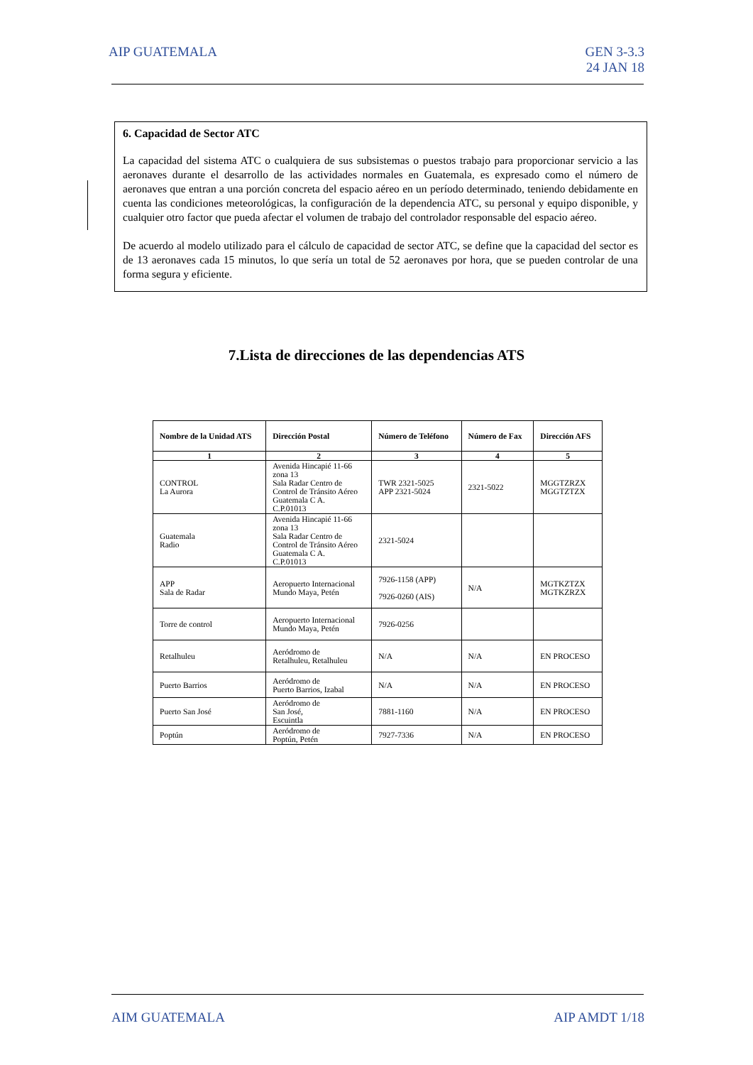AIP GUATEMALA GEN 3-3.3
24 JAN 18
6. Capacidad de Sector ATC
La capacidad del sistema ATC o cualquiera de sus subsistemas o puestos trabajo para proporcionar servicio a las aeronaves durante el desarrollo de las actividades normales en Guatemala, es expresado como el número de aeronaves que entran a una porción concreta del espacio aéreo en un período determinado, teniendo debidamente en cuenta las condiciones meteorológicas, la configuración de la dependencia ATC, su personal y equipo disponible, y cualquier otro factor que pueda afectar el volumen de trabajo del controlador responsable del espacio aéreo.
De acuerdo al modelo utilizado para el cálculo de capacidad de sector ATC, se define que la capacidad del sector es de 13 aeronaves cada 15 minutos, lo que sería un total de 52 aeronaves por hora, que se pueden controlar de una forma segura y eficiente.
7.Lista de direcciones de las dependencias ATS
| Nombre de la Unidad ATS | Dirección Postal | Número de Teléfono | Número de Fax | Dirección AFS |
| --- | --- | --- | --- | --- |
| 1 | 2 | 3 | 4 | 5 |
| CONTROL La Aurora | Avenida Hincapié 11-66 zona 13 Sala Radar Centro de Control de Tránsito Aéreo Guatemala C A. C.P.01013 | TWR 2321-5025 APP 2321-5024 | 2321-5022 | MGGTZRZX MGGTZTZX |
| Guatemala Radio | Avenida Hincapié 11-66 zona 13 Sala Radar Centro de Control de Tránsito Aéreo Guatemala C A. C.P.01013 | 2321-5024 | | |
| APP Sala de Radar | Aeropuerto Internacional Mundo Maya, Petén | 7926-1158 (APP) 7926-0260 (AIS) | N/A | MGTKZTZX MGTKZRZX |
| Torre de control | Aeropuerto Internacional Mundo Maya, Petén | 7926-0256 | | |
| Retalhuleu | Aeródromo de Retalhuleu, Retalhuleu | N/A | N/A | EN PROCESO |
| Puerto Barrios | Aeródromo de Puerto Barrios, Izabal | N/A | N/A | EN PROCESO |
| Puerto San José | Aeródromo de San José, Escuintla | 7881-1160 | N/A | EN PROCESO |
| Poptún | Aeródromo de Poptún, Petén | 7927-7336 | N/A | EN PROCESO |
AIM GUATEMALA AIP AMDT 1/18